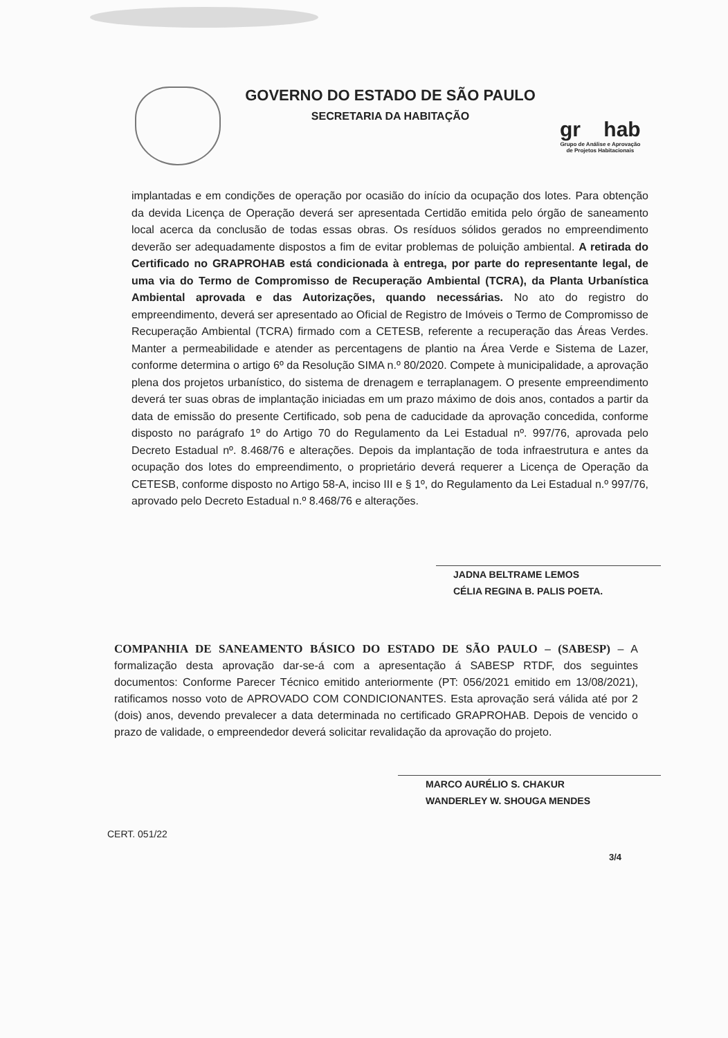GOVERNO DO ESTADO DE SÃO PAULO
SECRETARIA DA HABITAÇÃO
gr hab
Grupo de Análise e Aprovação
de Projetos Habitacionais
implantadas e em condições de operação por ocasião do início da ocupação dos lotes. Para obtenção da devida Licença de Operação deverá ser apresentada Certidão emitida pelo órgão de saneamento local acerca da conclusão de todas essas obras. Os resíduos sólidos gerados no empreendimento deverão ser adequadamente dispostos a fim de evitar problemas de poluição ambiental. A retirada do Certificado no GRAPROHAB está condicionada à entrega, por parte do representante legal, de uma via do Termo de Compromisso de Recuperação Ambiental (TCRA), da Planta Urbanística Ambiental aprovada e das Autorizações, quando necessárias. No ato do registro do empreendimento, deverá ser apresentado ao Oficial de Registro de Imóveis o Termo de Compromisso de Recuperação Ambiental (TCRA) firmado com a CETESB, referente a recuperação das Áreas Verdes. Manter a permeabilidade e atender as percentagens de plantio na Área Verde e Sistema de Lazer, conforme determina o artigo 6º da Resolução SIMA n.º 80/2020. Compete à municipalidade, a aprovação plena dos projetos urbanístico, do sistema de drenagem e terraplanagem. O presente empreendimento deverá ter suas obras de implantação iniciadas em um prazo máximo de dois anos, contados a partir da data de emissão do presente Certificado, sob pena de caducidade da aprovação concedida, conforme disposto no parágrafo 1º do Artigo 70 do Regulamento da Lei Estadual nº. 997/76, aprovada pelo Decreto Estadual nº. 8.468/76 e alterações. Depois da implantação de toda infraestrutura e antes da ocupação dos lotes do empreendimento, o proprietário deverá requerer a Licença de Operação da CETESB, conforme disposto no Artigo 58-A, inciso III e § 1º, do Regulamento da Lei Estadual n.º 997/76, aprovado pelo Decreto Estadual n.º 8.468/76 e alterações.
JADNA BELTRAME LEMOS
CÉLIA REGINA B. PALIS POETA.
COMPANHIA DE SANEAMENTO BÁSICO DO ESTADO DE SÃO PAULO – (SABESP) – A formalização desta aprovação dar-se-á com a apresentação á SABESP RTDF, dos seguintes documentos: Conforme Parecer Técnico emitido anteriormente (PT: 056/2021 emitido em 13/08/2021), ratificamos nosso voto de APROVADO COM CONDICIONANTES. Esta aprovação será válida até por 2 (dois) anos, devendo prevalecer a data determinada no certificado GRAPROHAB. Depois de vencido o prazo de validade, o empreendedor deverá solicitar revalidação da aprovação do projeto.
MARCO AURÉLIO S. CHAKUR
WANDERLEY W. SHOUGA MENDES
CERT. 051/22
3/4